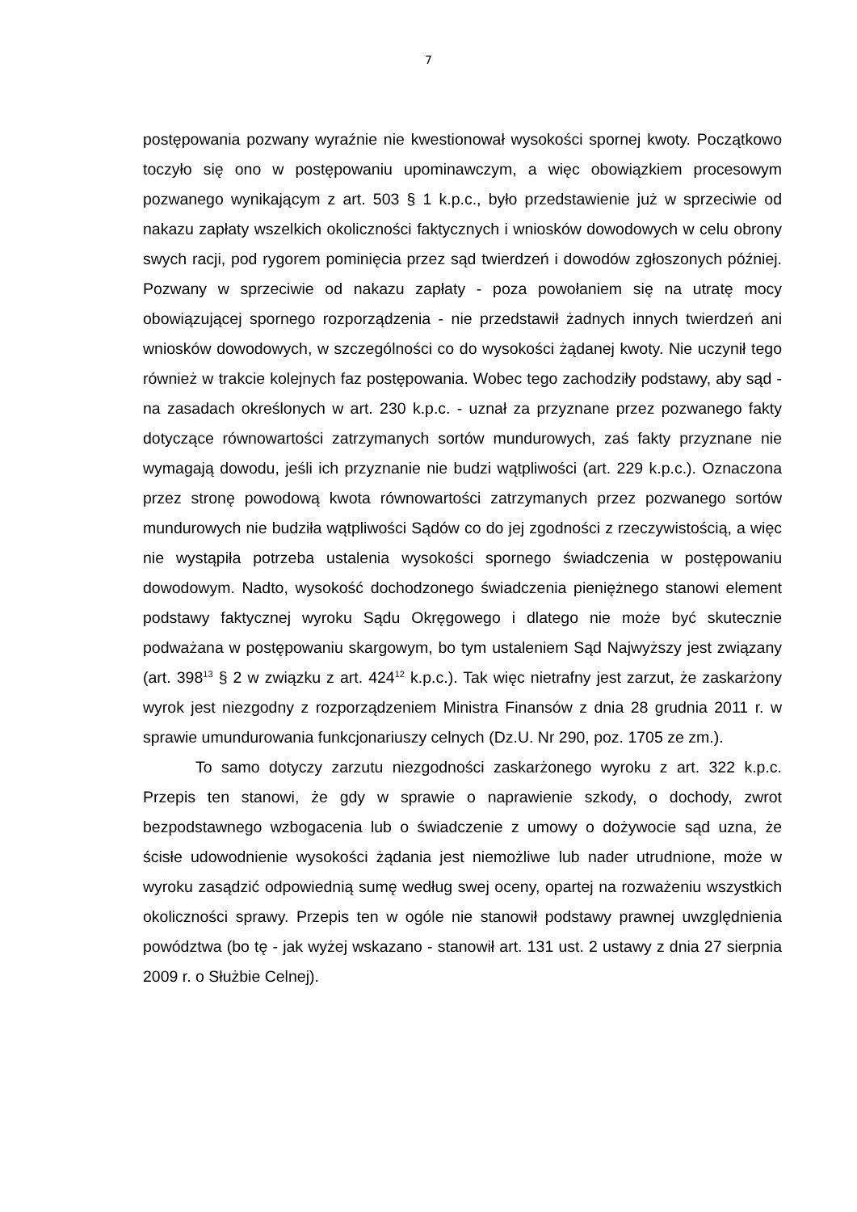7
postępowania pozwany wyraźnie nie kwestionował wysokości spornej kwoty. Początkowo toczyło się ono w postępowaniu upominawczym, a więc obowiązkiem procesowym pozwanego wynikającym z art. 503 § 1 k.p.c., było przedstawienie już w sprzeciwie od nakazu zapłaty wszelkich okoliczności faktycznych i wniosków dowodowych w celu obrony swych racji, pod rygorem pominięcia przez sąd twierdzeń i dowodów zgłoszonych później. Pozwany w sprzeciwie od nakazu zapłaty - poza powołaniem się na utratę mocy obowiązującej spornego rozporządzenia - nie przedstawił żadnych innych twierdzeń ani wniosków dowodowych, w szczególności co do wysokości żądanej kwoty. Nie uczynił tego również w trakcie kolejnych faz postępowania. Wobec tego zachodziły podstawy, aby sąd - na zasadach określonych w art. 230 k.p.c. - uznał za przyznane przez pozwanego fakty dotyczące równowartości zatrzymanych sortów mundurowych, zaś fakty przyznane nie wymagają dowodu, jeśli ich przyznanie nie budzi wątpliwości (art. 229 k.p.c.). Oznaczona przez stronę powodową kwota równowartości zatrzymanych przez pozwanego sortów mundurowych nie budziła wątpliwości Sądów co do jej zgodności z rzeczywistością, a więc nie wystąpiła potrzeba ustalenia wysokości spornego świadczenia w postępowaniu dowodowym. Nadto, wysokość dochodzonego świadczenia pieniężnego stanowi element podstawy faktycznej wyroku Sądu Okręgowego i dlatego nie może być skutecznie podważana w postępowaniu skargowym, bo tym ustaleniem Sąd Najwyższy jest związany (art. 398<sup>13</sup> § 2 w związku z art. 424<sup>12</sup> k.p.c.). Tak więc nietrafny jest zarzut, że zaskarżony wyrok jest niezgodny z rozporządzeniem Ministra Finansów z dnia 28 grudnia 2011 r. w sprawie umundurowania funkcjonariuszy celnych (Dz.U. Nr 290, poz. 1705 ze zm.).
To samo dotyczy zarzutu niezgodności zaskarżonego wyroku z art. 322 k.p.c. Przepis ten stanowi, że gdy w sprawie o naprawienie szkody, o dochody, zwrot bezpodstawnego wzbogacenia lub o świadczenie z umowy o dożywocie sąd uzna, że ścisłe udowodnienie wysokości żądania jest niemożliwe lub nader utrudnione, może w wyroku zasądzić odpowiednią sumę według swej oceny, opartej na rozważeniu wszystkich okoliczności sprawy. Przepis ten w ogóle nie stanowił podstawy prawnej uwzględnienia powództwa (bo tę - jak wyżej wskazano - stanowił art. 131 ust. 2 ustawy z dnia 27 sierpnia 2009 r. o Służbie Celnej).